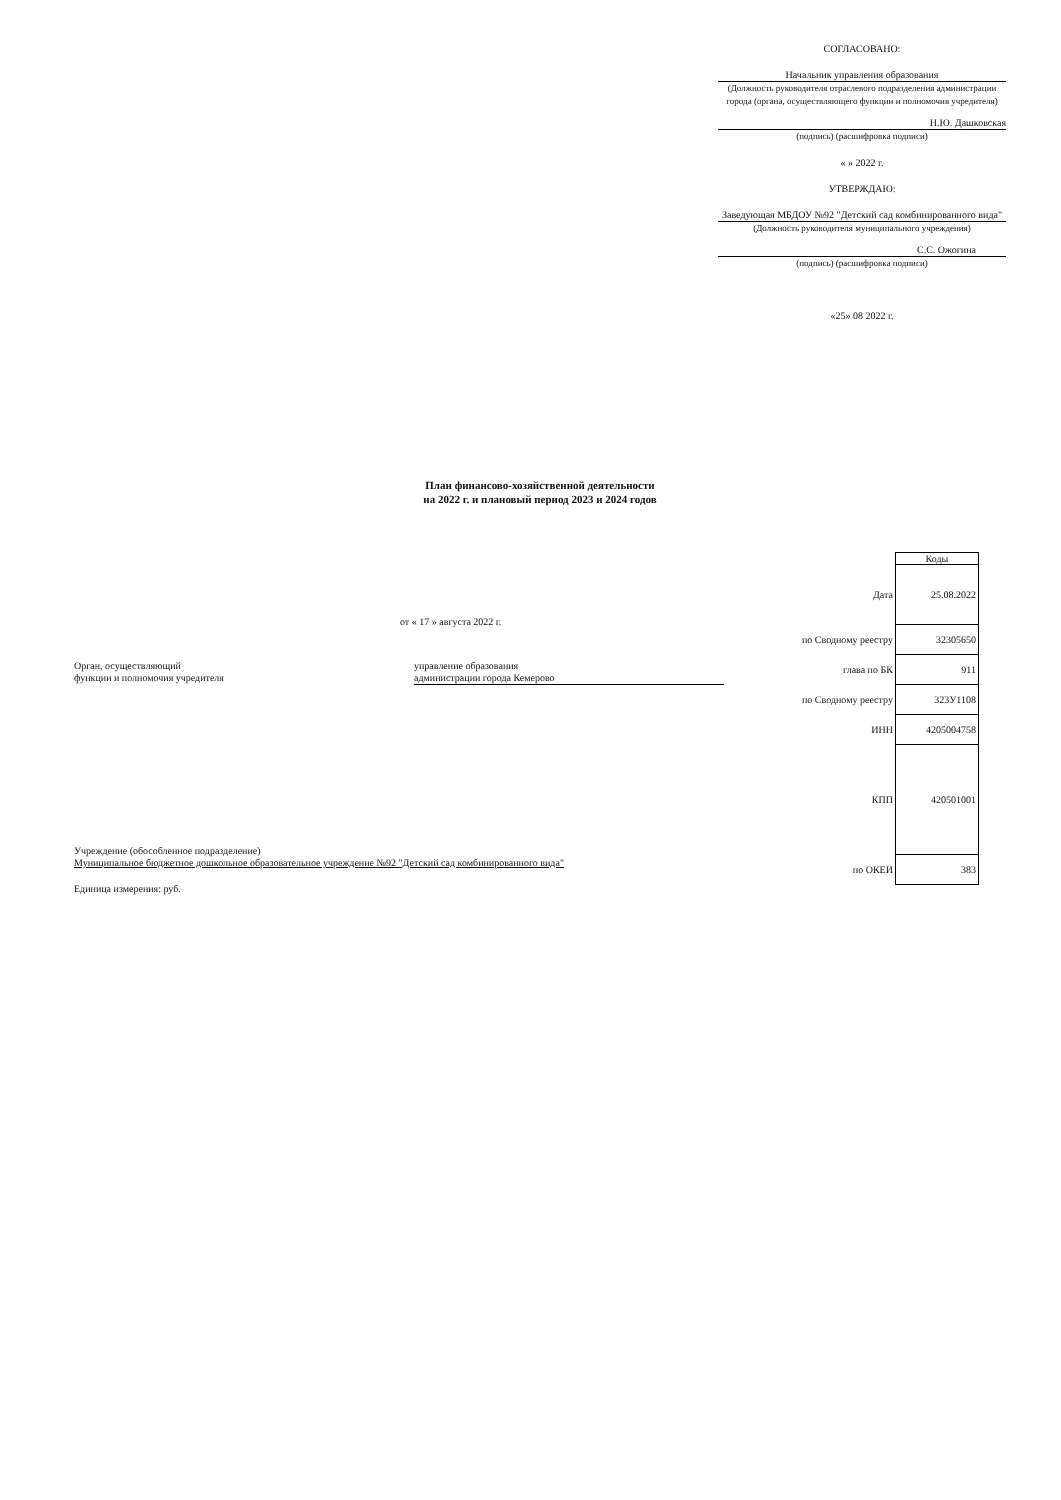СОГЛАСОВАНО:
Начальник управления образования
(Должность руководителя отраслевого подразделения администрации города (органа, осуществляющего функции и полномочия учредителя)
Н.Ю. Дашковская
(подпись) (расшифровка подписи)
« » 2022 г.
УТВЕРЖДАЮ:
Заведующая МБДОУ №92 "Детский сад комбинированного вида"
(Должность руководителя муниципального учреждения)
С.С. Ожогина
(подпись) (расшифровка подписи)
«25» 08 2022 г.
План финансово-хозяйственной деятельности
на 2022 г. и плановый период 2023 и 2024 годов
от « 17 » августа 2022 г.
| | Коды |
| Дата | 25.08.2022 |
| по Сводному реестру | 32305650 |
| глава по БК | 911 |
| по Сводному реестру | 323У1108 |
| ИНН | 4205004758 |
| КПП | 420501001 |
| по ОКЕИ | 383 |
Орган, осуществляющий
функции и полномочия учредителя
управление образования
администрации города Кемерово
Учреждение (обособленное подразделение)
Муниципальное бюджетное дошкольное образовательное учреждение №92 "Детский сад комбинированного вида"
Единица измерения: руб.